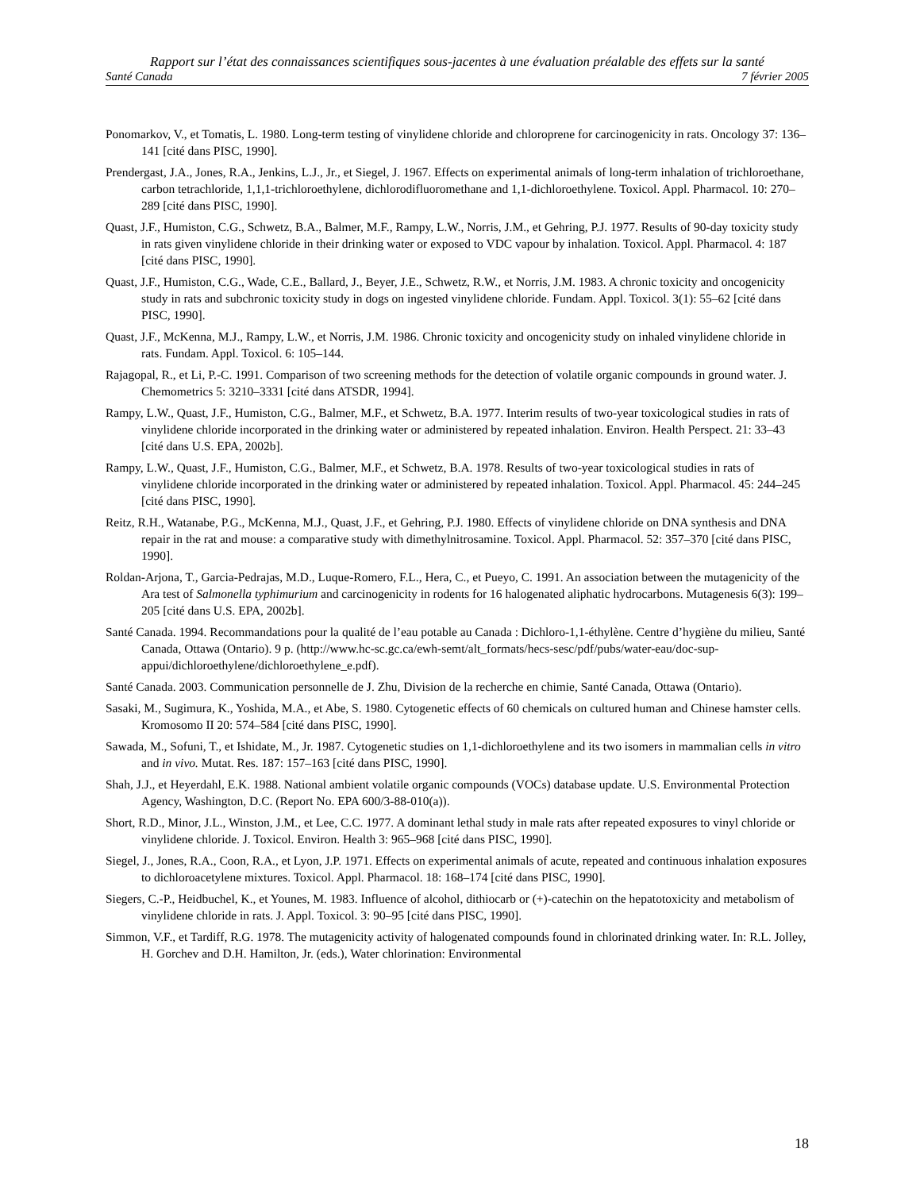Rapport sur l’état des connaissances scientifiques sous-jacentes à une évaluation préalable des effets sur la santé
Santé Canada 7 février 2005
Ponomarkov, V., et Tomatis, L. 1980. Long-term testing of vinylidene chloride and chloroprene for carcinogenicity in rats. Oncology 37: 136–141 [cité dans PISC, 1990].
Prendergast, J.A., Jones, R.A., Jenkins, L.J., Jr., et Siegel, J. 1967. Effects on experimental animals of long-term inhalation of trichloroethane, carbon tetrachloride, 1,1,1-trichloroethylene, dichlorodifluoromethane and 1,1-dichloroethylene. Toxicol. Appl. Pharmacol. 10: 270–289 [cité dans PISC, 1990].
Quast, J.F., Humiston, C.G., Schwetz, B.A., Balmer, M.F., Rampy, L.W., Norris, J.M., et Gehring, P.J. 1977. Results of 90-day toxicity study in rats given vinylidene chloride in their drinking water or exposed to VDC vapour by inhalation. Toxicol. Appl. Pharmacol. 4: 187 [cité dans PISC, 1990].
Quast, J.F., Humiston, C.G., Wade, C.E., Ballard, J., Beyer, J.E., Schwetz, R.W., et Norris, J.M. 1983. A chronic toxicity and oncogenicity study in rats and subchronic toxicity study in dogs on ingested vinylidene chloride. Fundam. Appl. Toxicol. 3(1): 55–62 [cité dans PISC, 1990].
Quast, J.F., McKenna, M.J., Rampy, L.W., et Norris, J.M. 1986. Chronic toxicity and oncogenicity study on inhaled vinylidene chloride in rats. Fundam. Appl. Toxicol. 6: 105–144.
Rajagopal, R., et Li, P.-C. 1991. Comparison of two screening methods for the detection of volatile organic compounds in ground water. J. Chemometrics 5: 3210–3331 [cité dans ATSDR, 1994].
Rampy, L.W., Quast, J.F., Humiston, C.G., Balmer, M.F., et Schwetz, B.A. 1977. Interim results of two-year toxicological studies in rats of vinylidene chloride incorporated in the drinking water or administered by repeated inhalation. Environ. Health Perspect. 21: 33–43 [cité dans U.S. EPA, 2002b].
Rampy, L.W., Quast, J.F., Humiston, C.G., Balmer, M.F., et Schwetz, B.A. 1978. Results of two-year toxicological studies in rats of vinylidene chloride incorporated in the drinking water or administered by repeated inhalation. Toxicol. Appl. Pharmacol. 45: 244–245 [cité dans PISC, 1990].
Reitz, R.H., Watanabe, P.G., McKenna, M.J., Quast, J.F., et Gehring, P.J. 1980. Effects of vinylidene chloride on DNA synthesis and DNA repair in the rat and mouse: a comparative study with dimethylnitrosamine. Toxicol. Appl. Pharmacol. 52: 357–370 [cité dans PISC, 1990].
Roldan-Arjona, T., Garcia-Pedrajas, M.D., Luque-Romero, F.L., Hera, C., et Pueyo, C. 1991. An association between the mutagenicity of the Ara test of Salmonella typhimurium and carcinogenicity in rodents for 16 halogenated aliphatic hydrocarbons. Mutagenesis 6(3): 199–205 [cité dans U.S. EPA, 2002b].
Santé Canada. 1994. Recommandations pour la qualité de l’eau potable au Canada : Dichloro-1,1-éthylène. Centre d’hygiène du milieu, Santé Canada, Ottawa (Ontario). 9 p. (http://www.hc-sc.gc.ca/ewh-semt/alt_formats/hecs-sesc/pdf/pubs/water-eau/doc-sup-appui/dichloroethylene/dichloroethylene_e.pdf).
Santé Canada. 2003. Communication personnelle de J. Zhu, Division de la recherche en chimie, Santé Canada, Ottawa (Ontario).
Sasaki, M., Sugimura, K., Yoshida, M.A., et Abe, S. 1980. Cytogenetic effects of 60 chemicals on cultured human and Chinese hamster cells. Kromosomo II 20: 574–584 [cité dans PISC, 1990].
Sawada, M., Sofuni, T., et Ishidate, M., Jr. 1987. Cytogenetic studies on 1,1-dichloroethylene and its two isomers in mammalian cells in vitro and in vivo. Mutat. Res. 187: 157–163 [cité dans PISC, 1990].
Shah, J.J., et Heyerdahl, E.K. 1988. National ambient volatile organic compounds (VOCs) database update. U.S. Environmental Protection Agency, Washington, D.C. (Report No. EPA 600/3-88-010(a)).
Short, R.D., Minor, J.L., Winston, J.M., et Lee, C.C. 1977. A dominant lethal study in male rats after repeated exposures to vinyl chloride or vinylidene chloride. J. Toxicol. Environ. Health 3: 965–968 [cité dans PISC, 1990].
Siegel, J., Jones, R.A., Coon, R.A., et Lyon, J.P. 1971. Effects on experimental animals of acute, repeated and continuous inhalation exposures to dichloroacetylene mixtures. Toxicol. Appl. Pharmacol. 18: 168–174 [cité dans PISC, 1990].
Siegers, C.-P., Heidbuchel, K., et Younes, M. 1983. Influence of alcohol, dithiocarb or (+)-catechin on the hepatotoxicity and metabolism of vinylidene chloride in rats. J. Appl. Toxicol. 3: 90–95 [cité dans PISC, 1990].
Simmon, V.F., et Tardiff, R.G. 1978. The mutagenicity activity of halogenated compounds found in chlorinated drinking water. In: R.L. Jolley, H. Gorchev and D.H. Hamilton, Jr. (eds.), Water chlorination: Environmental
18